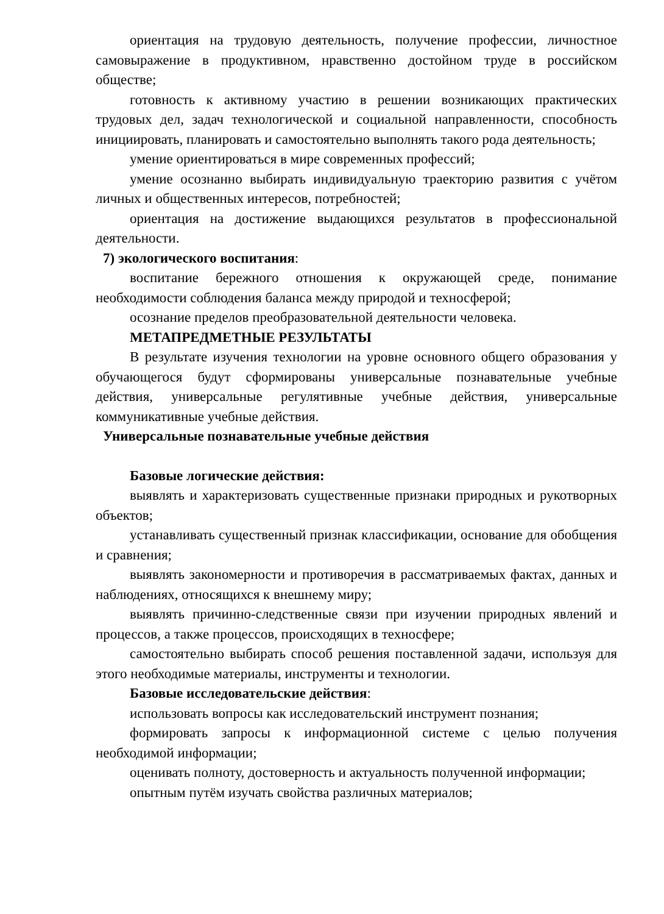ориентация на трудовую деятельность, получение профессии, личностное самовыражение в продуктивном, нравственно достойном труде в российском обществе;
готовность к активному участию в решении возникающих практических трудовых дел, задач технологической и социальной направленности, способность инициировать, планировать и самостоятельно выполнять такого рода деятельность;
умение ориентироваться в мире современных профессий;
умение осознанно выбирать индивидуальную траекторию развития с учётом личных и общественных интересов, потребностей;
ориентация на достижение выдающихся результатов в профессиональной деятельности.
7) экологического воспитания:
воспитание бережного отношения к окружающей среде, понимание необходимости соблюдения баланса между природой и техносферой;
осознание пределов преобразовательной деятельности человека.
МЕТАПРЕДМЕТНЫЕ РЕЗУЛЬТАТЫ
В результате изучения технологии на уровне основного общего образования у обучающегося будут сформированы универсальные познавательные учебные действия, универсальные регулятивные учебные действия, универсальные коммуникативные учебные действия.
Универсальные познавательные учебные действия
Базовые логические действия:
выявлять и характеризовать существенные признаки природных и рукотворных объектов;
устанавливать существенный признак классификации, основание для обобщения и сравнения;
выявлять закономерности и противоречия в рассматриваемых фактах, данных и наблюдениях, относящихся к внешнему миру;
выявлять причинно-следственные связи при изучении природных явлений и процессов, а также процессов, происходящих в техносфере;
самостоятельно выбирать способ решения поставленной задачи, используя для этого необходимые материалы, инструменты и технологии.
Базовые исследовательские действия:
использовать вопросы как исследовательский инструмент познания;
формировать запросы к информационной системе с целью получения необходимой информации;
оценивать полноту, достоверность и актуальность полученной информации;
опытным путём изучать свойства различных материалов;